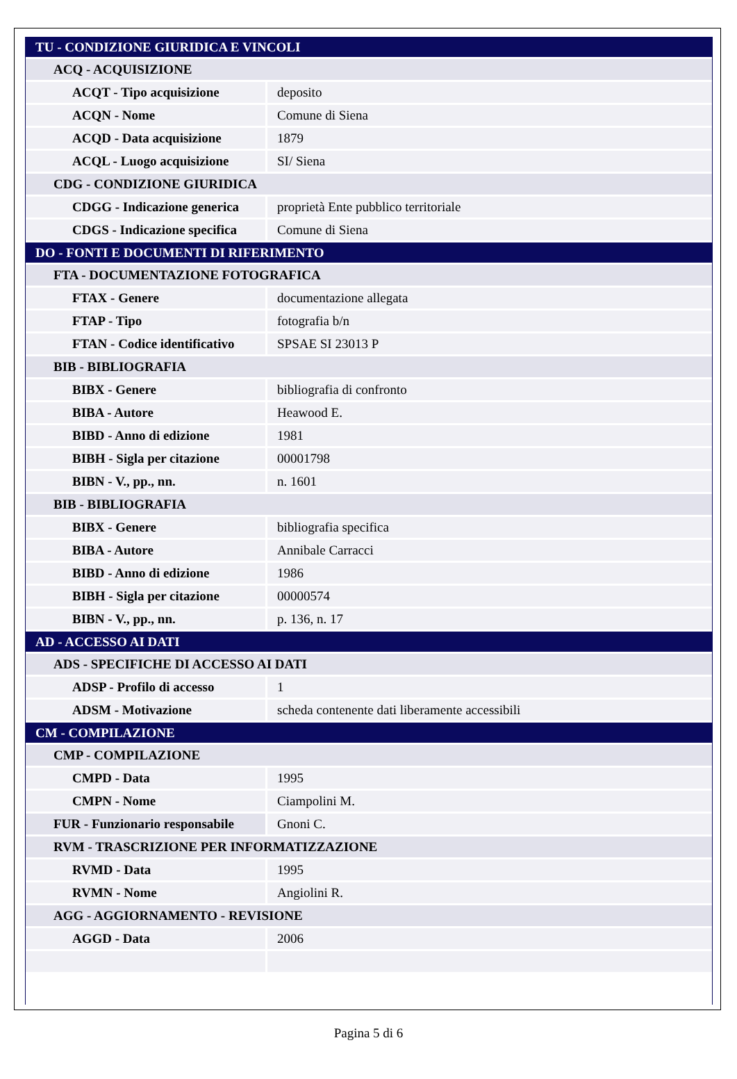| TU - CONDIZIONE GIURIDICA E VINCOLI | |
| ACQ - ACQUISIZIONE | |
| ACQT - Tipo acquisizione | deposito |
| ACQN - Nome | Comune di Siena |
| ACQD - Data acquisizione | 1879 |
| ACQL - Luogo acquisizione | SI/ Siena |
| CDG - CONDIZIONE GIURIDICA | |
| CDGG - Indicazione generica | proprietà Ente pubblico territoriale |
| CDGS - Indicazione specifica | Comune di Siena |
| DO - FONTI E DOCUMENTI DI RIFERIMENTO | |
| FTA - DOCUMENTAZIONE FOTOGRAFICA | |
| FTAX - Genere | documentazione allegata |
| FTAP - Tipo | fotografia b/n |
| FTAN - Codice identificativo | SPSAE SI 23013 P |
| BIB - BIBLIOGRAFIA | |
| BIBX - Genere | bibliografia di confronto |
| BIBA - Autore | Heawood E. |
| BIBD - Anno di edizione | 1981 |
| BIBH - Sigla per citazione | 00001798 |
| BIBN - V., pp., nn. | n. 1601 |
| BIB - BIBLIOGRAFIA | |
| BIBX - Genere | bibliografia specifica |
| BIBA - Autore | Annibale Carracci |
| BIBD - Anno di edizione | 1986 |
| BIBH - Sigla per citazione | 00000574 |
| BIBN - V., pp., nn. | p. 136, n. 17 |
| AD - ACCESSO AI DATI | |
| ADS - SPECIFICHE DI ACCESSO AI DATI | |
| ADSP - Profilo di accesso | 1 |
| ADSM - Motivazione | scheda contenente dati liberamente accessibili |
| CM - COMPILAZIONE | |
| CMP - COMPILAZIONE | |
| CMPD - Data | 1995 |
| CMPN - Nome | Ciampolini M. |
| FUR - Funzionario responsabile | Gnoni C. |
| RVM - TRASCRIZIONE PER INFORMATIZZAZIONE | |
| RVMD - Data | 1995 |
| RVMN - Nome | Angiolini R. |
| AGG - AGGIORNAMENTO - REVISIONE | |
| AGGD - Data | 2006 |
Pagina 5 di 6